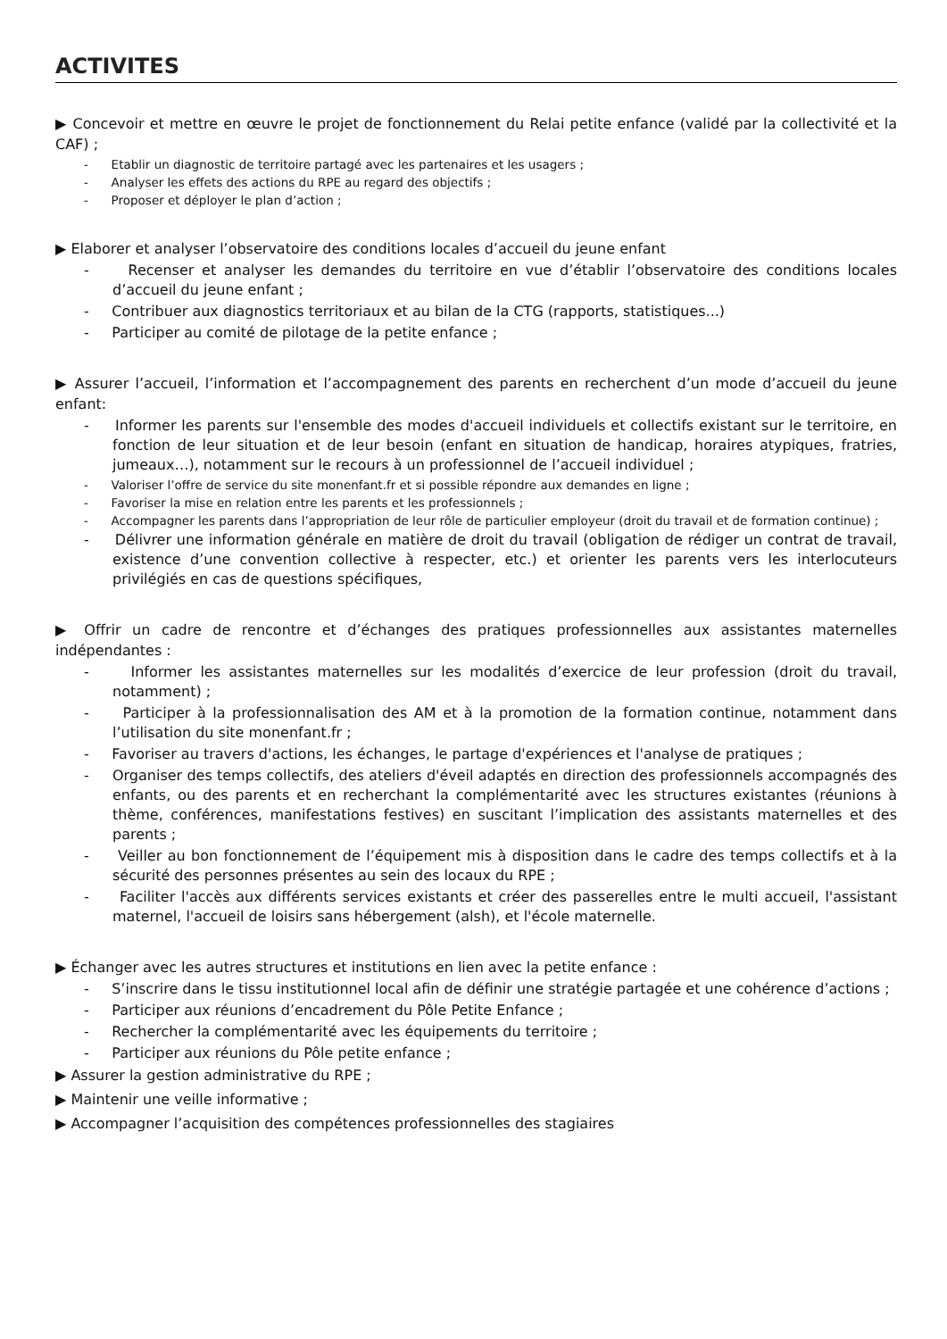ACTIVITES
▶ Concevoir et mettre en œuvre le projet de fonctionnement du Relai petite enfance (validé par la collectivité et la CAF) ;
- Etablir un diagnostic de territoire partagé avec les partenaires et les usagers ;
- Analyser les effets des actions du RPE au regard des objectifs ;
- Proposer et déployer le plan d’action ;
▶ Elaborer et analyser l’observatoire des conditions locales d’accueil du jeune enfant
- Recenser et analyser les demandes du territoire en vue d’établir l’observatoire des conditions locales d’accueil du jeune enfant ;
- Contribuer aux diagnostics territoriaux et au bilan de la CTG (rapports, statistiques...)
- Participer au comité de pilotage de la petite enfance ;
▶ Assurer l’accueil, l’information et l’accompagnement des parents en recherchent d’un mode d’accueil du jeune enfant:
- Informer les parents sur l'ensemble des modes d'accueil individuels et collectifs existant sur le territoire, en fonction de leur situation et de leur besoin (enfant en situation de handicap, horaires atypiques, fratries, jumeaux…), notamment sur le recours à un professionnel de l’accueil individuel ;
- Valoriser l’offre de service du site monenfant.fr et si possible répondre aux demandes en ligne ;
- Favoriser la mise en relation entre les parents et les professionnels ;
- Accompagner les parents dans l’appropriation de leur rôle de particulier employeur (droit du travail et de formation continue) ;
- Délivrer une information générale en matière de droit du travail (obligation de rédiger un contrat de travail, existence d’une convention collective à respecter, etc.) et orienter les parents vers les interlocuteurs privilégiés en cas de questions spécifiques,
▶ Offrir un cadre de rencontre et d’échanges des pratiques professionnelles aux assistantes maternelles indépendantes :
- Informer les assistantes maternelles sur les modalités d’exercice de leur profession (droit du travail, notamment) ;
- Participer à la professionnalisation des AM et à la promotion de la formation continue, notamment dans l’utilisation du site monenfant.fr ;
- Favoriser au travers d'actions, les échanges, le partage d'expériences et l'analyse de pratiques ;
- Organiser des temps collectifs, des ateliers d'éveil adaptés en direction des professionnels accompagnés des enfants, ou des parents et en recherchant la complémentarité avec les structures existantes (réunions à thème, conférences, manifestations festives) en suscitant l’implication des assistants maternelles et des parents ;
- Veiller au bon fonctionnement de l’équipement mis à disposition dans le cadre des temps collectifs et à la sécurité des personnes présentes au sein des locaux du RPE ;
- Faciliter l'accès aux différents services existants et créer des passerelles entre le multi accueil, l'assistant maternel, l'accueil de loisirs sans hébergement (alsh), et l'école maternelle.
▶ Échanger avec les autres structures et institutions en lien avec la petite enfance :
- S’inscrire dans le tissu institutionnel local afin de définir une stratégie partagée et une cohérence d’actions ;
- Participer aux réunions d’encadrement du Pôle Petite Enfance ;
- Rechercher la complémentarité avec les équipements du territoire ;
- Participer aux réunions du Pôle petite enfance ;
▶ Assurer la gestion administrative du RPE ;
▶ Maintenir une veille informative ;
▶ Accompagner l’acquisition des compétences professionnelles des stagiaires